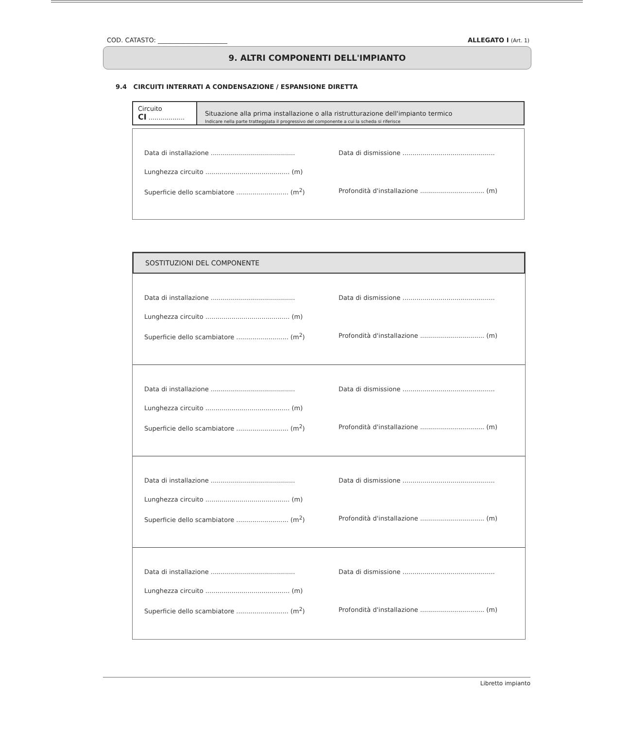COD. CATASTO: ______________________ ALLEGATO I (Art. 1)
9. ALTRI COMPONENTI DELL'IMPIANTO
9.4 CIRCUITI INTERRATI A CONDENSAZIONE / ESPANSIONE DIRETTA
Circuito
CI ..................
Situazione alla prima installazione o alla ristrutturazione dell'impianto termico
Indicare nella parte tratteggiata il progressivo del componente a cui la scheda si riferisce
Data di installazione ..........................................
Data di dismissione ..............................................
Lunghezza circuito .......................................... (m)
Superficie dello scambiatore .......................... (m<sup>2</sup>)
Profondità d'installazione ................................ (m)
SOSTITUZIONI DEL COMPONENTE
Data di installazione ..........................................
Data di dismissione ..............................................
Lunghezza circuito .......................................... (m)
Superficie dello scambiatore .......................... (m<sup>2</sup>)
Profondità d'installazione ................................ (m)
Data di installazione ..........................................
Data di dismissione ..............................................
Lunghezza circuito .......................................... (m)
Superficie dello scambiatore .......................... (m<sup>2</sup>)
Profondità d'installazione ................................ (m)
Data di installazione ..........................................
Data di dismissione ..............................................
Lunghezza circuito .......................................... (m)
Superficie dello scambiatore .......................... (m<sup>2</sup>)
Profondità d'installazione ................................ (m)
Data di installazione ..........................................
Data di dismissione ..............................................
Lunghezza circuito .......................................... (m)
Superficie dello scambiatore .......................... (m<sup>2</sup>)
Profondità d'installazione ................................ (m)
Libretto impianto